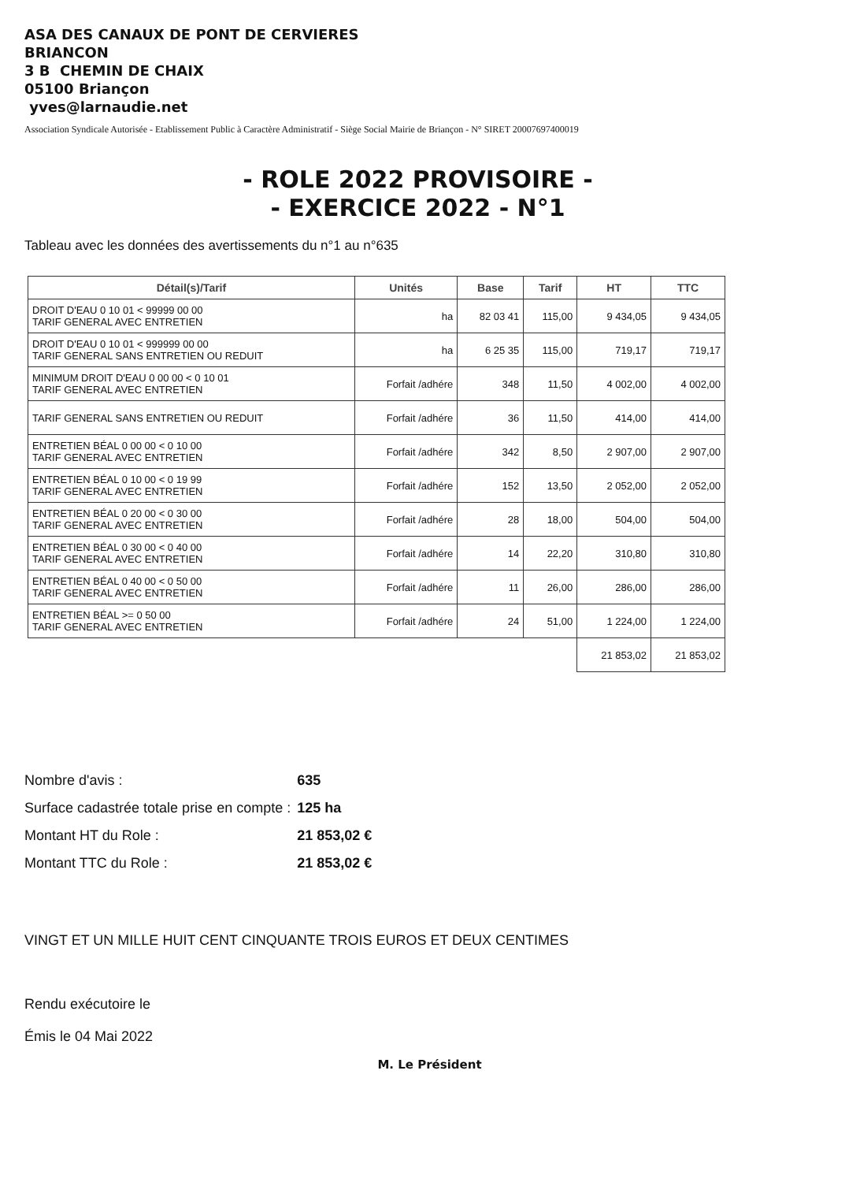ASA DES CANAUX DE PONT DE CERVIERES
BRIANCON
3 B CHEMIN DE CHAIX
05100 Briançon
yves@larnaudie.net
Association Syndicale Autorisée - Etablissement Public à Caractère Administratif - Siège Social Mairie de Briançon - N° SIRET 20007697400019
- ROLE 2022 PROVISOIRE -
- EXERCICE 2022 - N°1
Tableau avec les données des avertissements du n°1 au n°635
| Détail(s)/Tarif | Unités | Base | Tarif | HT | TTC |
| --- | --- | --- | --- | --- | --- |
| DROIT D'EAU 0 10 01 < 99999 00 00 TARIF GENERAL AVEC ENTRETIEN | ha | 82 03 41 | 115,00 | 9 434,05 | 9 434,05 |
| DROIT D'EAU 0 10 01 < 999999 00 00 TARIF GENERAL SANS ENTRETIEN OU REDUIT | ha | 6 25 35 | 115,00 | 719,17 | 719,17 |
| MINIMUM DROIT D'EAU 0 00 00 < 0 10 01 TARIF GENERAL AVEC ENTRETIEN | Forfait /adhére | 348 | 11,50 | 4 002,00 | 4 002,00 |
| TARIF GENERAL SANS ENTRETIEN OU REDUIT | Forfait /adhére | 36 | 11,50 | 414,00 | 414,00 |
| ENTRETIEN BÉAL 0 00 00 < 0 10 00 TARIF GENERAL AVEC ENTRETIEN | Forfait /adhére | 342 | 8,50 | 2 907,00 | 2 907,00 |
| ENTRETIEN BÉAL 0 10 00 < 0 19 99 TARIF GENERAL AVEC ENTRETIEN | Forfait /adhére | 152 | 13,50 | 2 052,00 | 2 052,00 |
| ENTRETIEN BÉAL 0 20 00 < 0 30 00 TARIF GENERAL AVEC ENTRETIEN | Forfait /adhére | 28 | 18,00 | 504,00 | 504,00 |
| ENTRETIEN BÉAL 0 30 00 < 0 40 00 TARIF GENERAL AVEC ENTRETIEN | Forfait /adhére | 14 | 22,20 | 310,80 | 310,80 |
| ENTRETIEN BÉAL 0 40 00 < 0 50 00 TARIF GENERAL AVEC ENTRETIEN | Forfait /adhére | 11 | 26,00 | 286,00 | 286,00 |
| ENTRETIEN BÉAL >= 0 50 00 TARIF GENERAL AVEC ENTRETIEN | Forfait /adhére | 24 | 51,00 | 1 224,00 | 1 224,00 |
| | | | | 21 853,02 | 21 853,02 |
| Nombre d'avis : | 635 |
| Surface cadastrée totale prise en compte : | 125 ha |
| Montant HT du Role : | 21 853,02 € |
| Montant TTC du Role : | 21 853,02 € |
VINGT ET UN MILLE HUIT CENT CINQUANTE TROIS EUROS ET DEUX CENTIMES
Rendu exécutoire le
Émis le 04 Mai 2022
M. Le Président